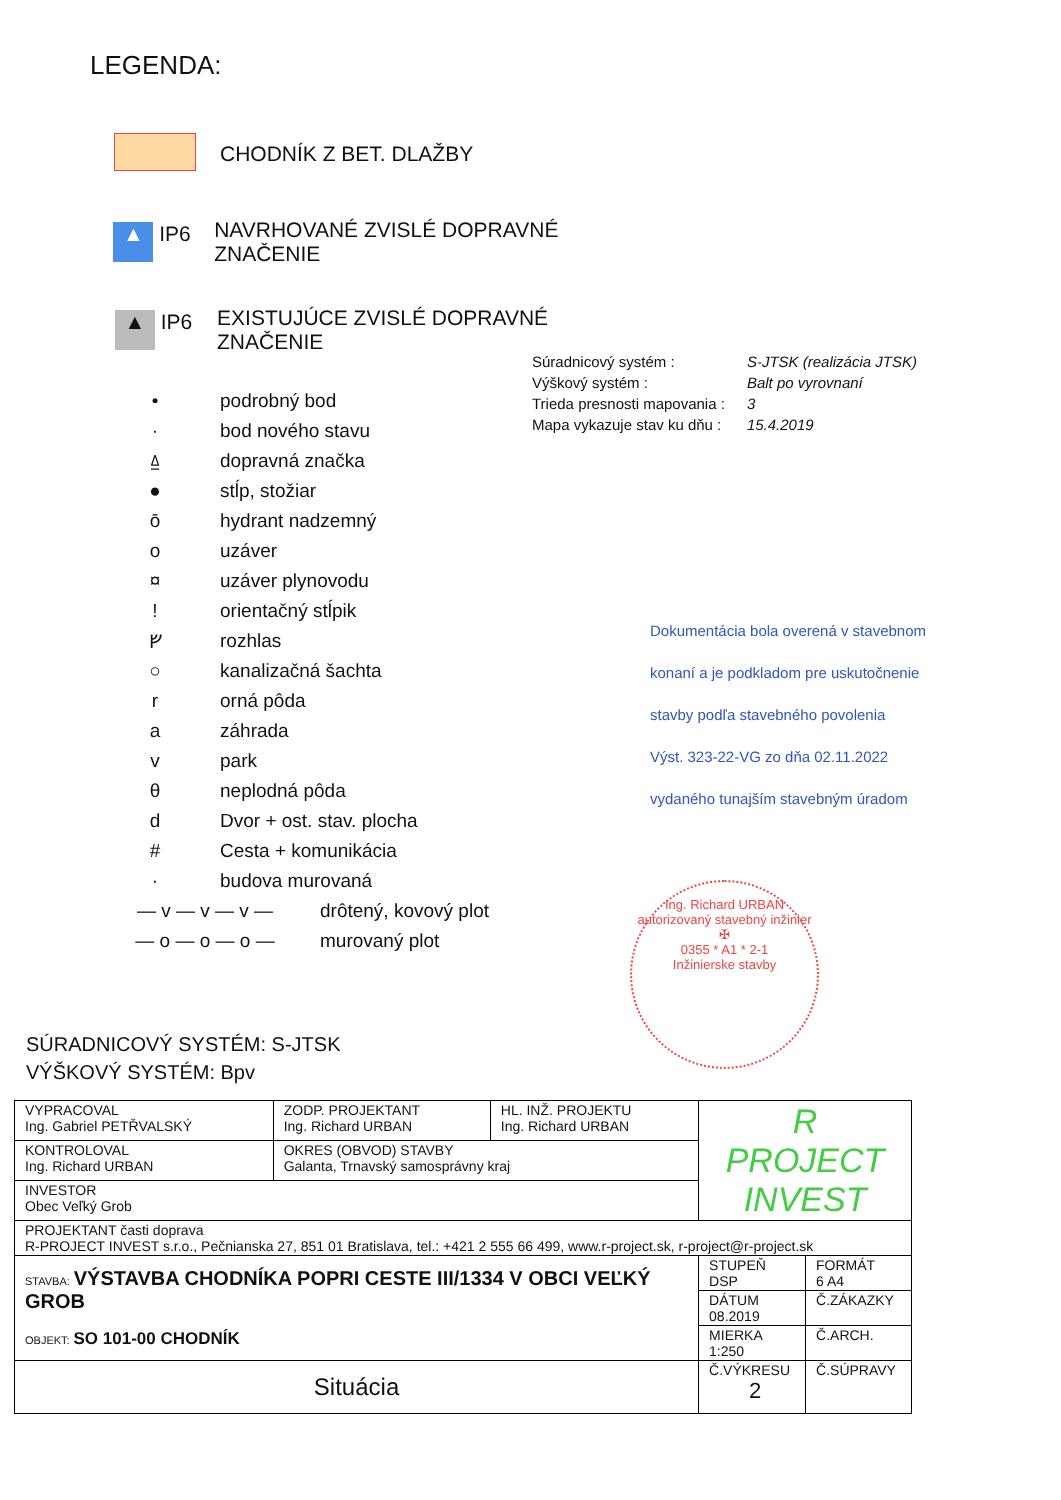LEGENDA:
CHODNÍK Z BET. DLAŽBY
▲ IP6 NAVRHOVANÉ ZVISLÉ DOPRAVNÉ ZNAČENIE
▲ IP6 EXISTUJÚCE ZVISLÉ DOPRAVNÉ ZNAČENIE
• podrobný bod
· bod nového stavu
⍙ dopravná značka
● stĺp, stožiar
ō hydrant nadzemný
o uzáver
¤ uzáver plynovodu
! orientačný stĺpik
ᚠ rozhlas
○ kanalizačná šachta
r orná pôda
a záhrada
v park
θ neplodná pôda
d Dvor + ost. stav. plocha
# Cesta + komunikácia
· budova murovaná
— v — v — v — drôtený, kovový plot
— o — o — o — murovaný plot
| Súradnicový systém : | S-JTSK (realizácia JTSK) |
| Výškový systém : | Balt po vyrovnaní |
| Trieda presnosti mapovania : | 3 |
| Mapa vykazuje stav ku dňu : | 15.4.2019 |
Dokumentácia bola overená v stavebnom
konaní a je podkladom pre uskutočnenie
stavby podľa stavebného povolenia
Výst. 323-22-VG zo dňa 02.11.2022
vydaného tunajším stavebným úradom
Ing. Richard URBAN
autorizovaný stavebný inžinier
✠
0355 * A1 * 2-1
Inžinierske stavby
SÚRADNICOVÝ SYSTÉM: S-JTSK
VÝŠKOVÝ SYSTÉM: Bpv
| VYPRACOVAL Ing. Gabriel PETŘVALSKÝ | ZODP. PROJEKTANT Ing. Richard URBAN | HL. INŽ. PROJEKTU Ing. Richard URBAN | R PROJECT INVEST | |
| KONTROLOVAL Ing. Richard URBAN | OKRES (OBVOD) STAVBY Galanta, Trnavský samosprávny kraj | | | |
| INVESTOR Obec Veľký Grob | | | | |
| PROJEKTANT časti doprava R-PROJECT INVEST s.r.o., Pečnianska 27, 851 01 Bratislava, tel.: +421 2 555 66 499, www.r-project.sk, r-project@r-project.sk | | | | |
| STAVBA: VÝSTAVBA CHODNÍKA POPRI CESTE III/1334 V OBCI VEĽKÝ GROB OBJEKT: SO 101-00 CHODNÍK | | | STUPEŇ DSP | FORMÁT 6 A4 |
| | | | DÁTUM 08.2019 | Č.ZÁKAZKY |
| | | | MIERKA 1:250 | Č.ARCH. |
| Situácia | | | Č.VÝKRESU 2 | Č.SÚPRAVY |